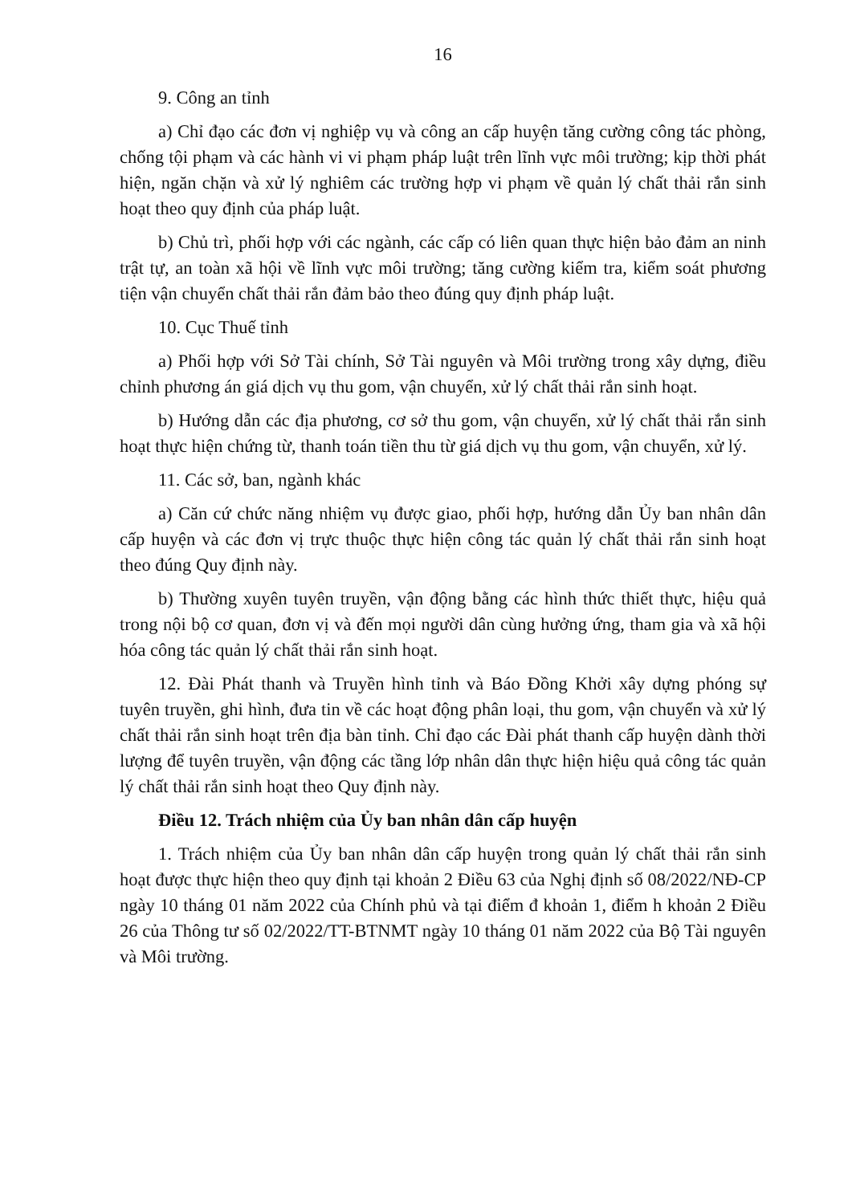16
9. Công an tỉnh
a) Chỉ đạo các đơn vị nghiệp vụ và công an cấp huyện tăng cường công tác phòng, chống tội phạm và các hành vi vi phạm pháp luật trên lĩnh vực môi trường; kịp thời phát hiện, ngăn chặn và xử lý nghiêm các trường hợp vi phạm về quản lý chất thải rắn sinh hoạt theo quy định của pháp luật.
b) Chủ trì, phối hợp với các ngành, các cấp có liên quan thực hiện bảo đảm an ninh trật tự, an toàn xã hội về lĩnh vực môi trường; tăng cường kiểm tra, kiểm soát phương tiện vận chuyển chất thải rắn đảm bảo theo đúng quy định pháp luật.
10. Cục Thuế tỉnh
a) Phối hợp với Sở Tài chính, Sở Tài nguyên và Môi trường trong xây dựng, điều chỉnh phương án giá dịch vụ thu gom, vận chuyển, xử lý chất thải rắn sinh hoạt.
b) Hướng dẫn các địa phương, cơ sở thu gom, vận chuyển, xử lý chất thải rắn sinh hoạt thực hiện chứng từ, thanh toán tiền thu từ giá dịch vụ thu gom, vận chuyển, xử lý.
11. Các sở, ban, ngành khác
a) Căn cứ chức năng nhiệm vụ được giao, phối hợp, hướng dẫn Ủy ban nhân dân cấp huyện và các đơn vị trực thuộc thực hiện công tác quản lý chất thải rắn sinh hoạt theo đúng Quy định này.
b) Thường xuyên tuyên truyền, vận động bằng các hình thức thiết thực, hiệu quả trong nội bộ cơ quan, đơn vị và đến mọi người dân cùng hưởng ứng, tham gia và xã hội hóa công tác quản lý chất thải rắn sinh hoạt.
12. Đài Phát thanh và Truyền hình tỉnh và Báo Đồng Khởi xây dựng phóng sự tuyên truyền, ghi hình, đưa tin về các hoạt động phân loại, thu gom, vận chuyển và xử lý chất thải rắn sinh hoạt trên địa bàn tỉnh. Chỉ đạo các Đài phát thanh cấp huyện dành thời lượng để tuyên truyền, vận động các tầng lớp nhân dân thực hiện hiệu quả công tác quản lý chất thải rắn sinh hoạt theo Quy định này.
Điều 12. Trách nhiệm của Ủy ban nhân dân cấp huyện
1. Trách nhiệm của Ủy ban nhân dân cấp huyện trong quản lý chất thải rắn sinh hoạt được thực hiện theo quy định tại khoản 2 Điều 63 của Nghị định số 08/2022/NĐ-CP ngày 10 tháng 01 năm 2022 của Chính phủ và tại điểm đ khoản 1, điểm h khoản 2 Điều 26 của Thông tư số 02/2022/TT-BTNMT ngày 10 tháng 01 năm 2022 của Bộ Tài nguyên và Môi trường.